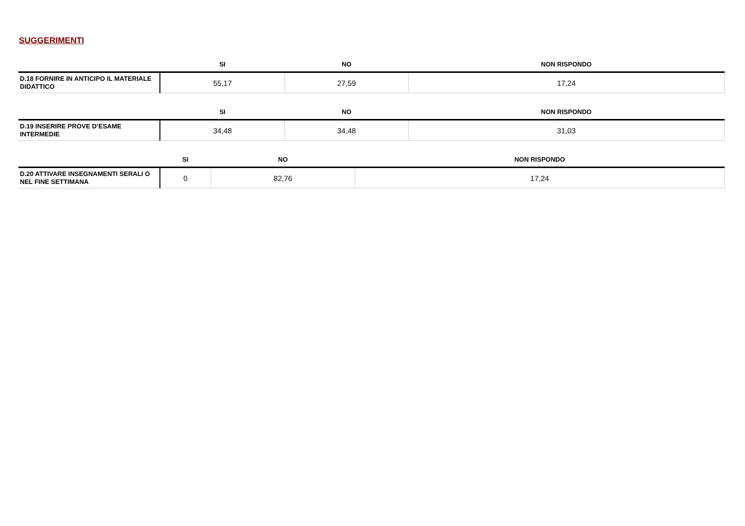SUGGERIMENTI
| | SI | NO | NON RISPONDO |
| --- | --- | --- | --- |
| D.18 FORNIRE IN ANTICIPO IL MATERIALE DIDATTICO | 55,17 | 27,59 | 17,24 |
| | SI | NO | NON RISPONDO |
| --- | --- | --- | --- |
| D.19 INSERIRE PROVE D’ESAME INTERMEDIE | 34,48 | 34,48 | 31,03 |
| | SI | NO | NON RISPONDO |
| --- | --- | --- | --- |
| D.20 ATTIVARE INSEGNAMENTI SERALI O NEL FINE SETTIMANA | 0 | 82,76 | 17,24 |